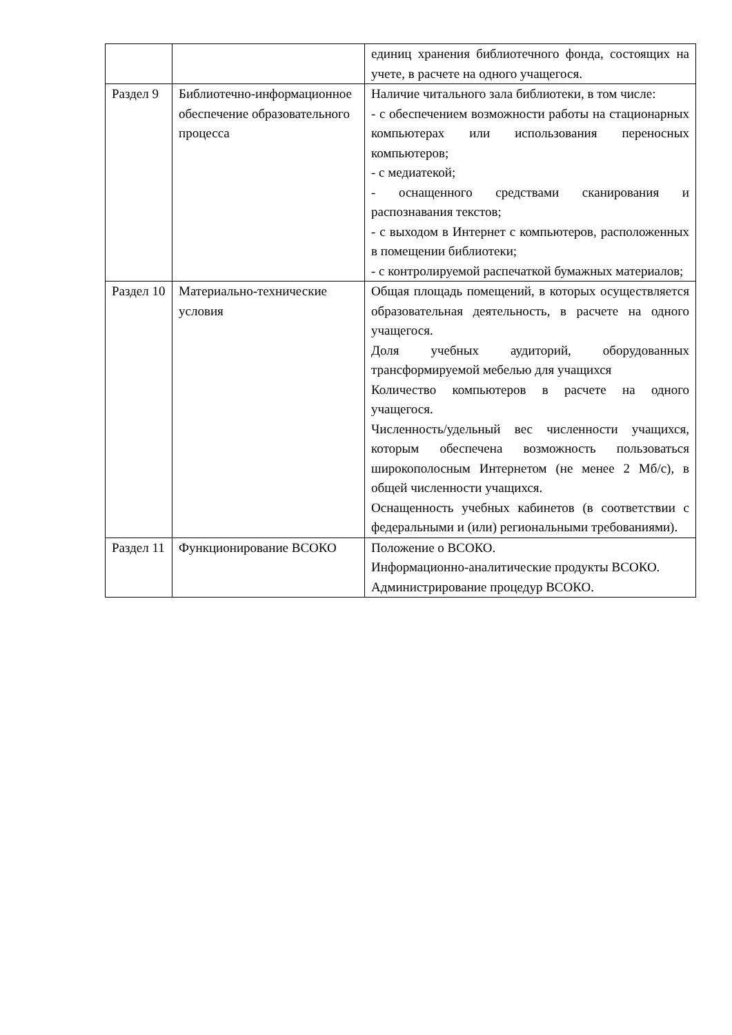| | | единиц хранения библиотечного фонда, состоящих на учете, в расчете на одного учащегося. |
| Раздел 9 | Библиотечно-информационное обеспечение образовательного процесса | Наличие читального зала библиотеки, в том числе: - с обеспечением возможности работы на стационарных компьютерах или использования переносных компьютеров; - с медиатекой; - оснащенного средствами сканирования и распознавания текстов; - с выходом в Интернет с компьютеров, расположенных в помещении библиотеки; - с контролируемой распечаткой бумажных материалов; |
| Раздел 10 | Материально-технические условия | Общая площадь помещений, в которых осуществляется образовательная деятельность, в расчете на одного учащегося. Доля учебных аудиторий, оборудованных трансформируемой мебелью для учащихся Количество компьютеров в расчете на одного учащегося. Численность/удельный вес численности учащихся, которым обеспечена возможность пользоваться широкополосным Интернетом (не менее 2 Мб/с), в общей численности учащихся. Оснащенность учебных кабинетов (в соответствии с федеральными и (или) региональными требованиями). |
| Раздел 11 | Функционирование ВСОКО | Положение о ВСОКО. Информационно-аналитические продукты ВСОКО. Администрирование процедур ВСОКО. |